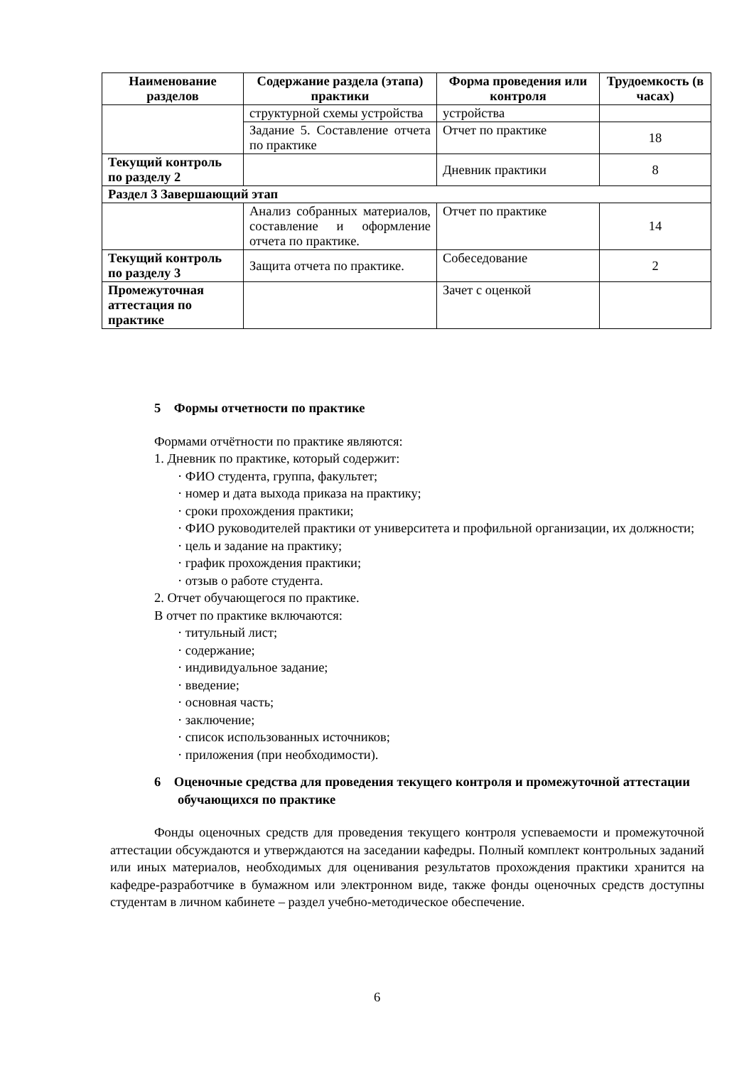| Наименование разделов | Содержание раздела (этапа) практики | Форма проведения или контроля | Трудоемкость (в часах) |
| --- | --- | --- | --- |
| | структурной схемы устройства | устройства | |
| | Задание 5. Составление отчета по практике | Отчет по практике | 18 |
| Текущий контроль по разделу 2 | | Дневник практики | 8 |
| Раздел 3 Завершающий этап | | | |
| | Анализ собранных материалов, составление и оформление отчета по практике. | Отчет по практике | 14 |
| Текущий контроль по разделу 3 | Защита отчета по практике. | Собеседование | 2 |
| Промежуточная аттестация по практике | | Зачет с оценкой | |
5 Формы отчетности по практике
Формами отчётности по практике являются:
1. Дневник по практике, который содержит:
· ФИО студента, группа, факультет;
· номер и дата выхода приказа на практику;
· сроки прохождения практики;
· ФИО руководителей практики от университета и профильной организации, их должности;
· цель и задание на практику;
· график прохождения практики;
· отзыв о работе студента.
2. Отчет обучающегося по практике.
В отчет по практике включаются:
· титульный лист;
· содержание;
· индивидуальное задание;
· введение;
· основная часть;
· заключение;
· список использованных источников;
· приложения (при необходимости).
6 Оценочные средства для проведения текущего контроля и промежуточной аттестации обучающихся по практике
Фонды оценочных средств для проведения текущего контроля успеваемости и промежуточной аттестации обсуждаются и утверждаются на заседании кафедры. Полный комплект контрольных заданий или иных материалов, необходимых для оценивания результатов прохождения практики хранится на кафедре-разработчике в бумажном или электронном виде, также фонды оценочных средств доступны студентам в личном кабинете – раздел учебно-методическое обеспечение.
6